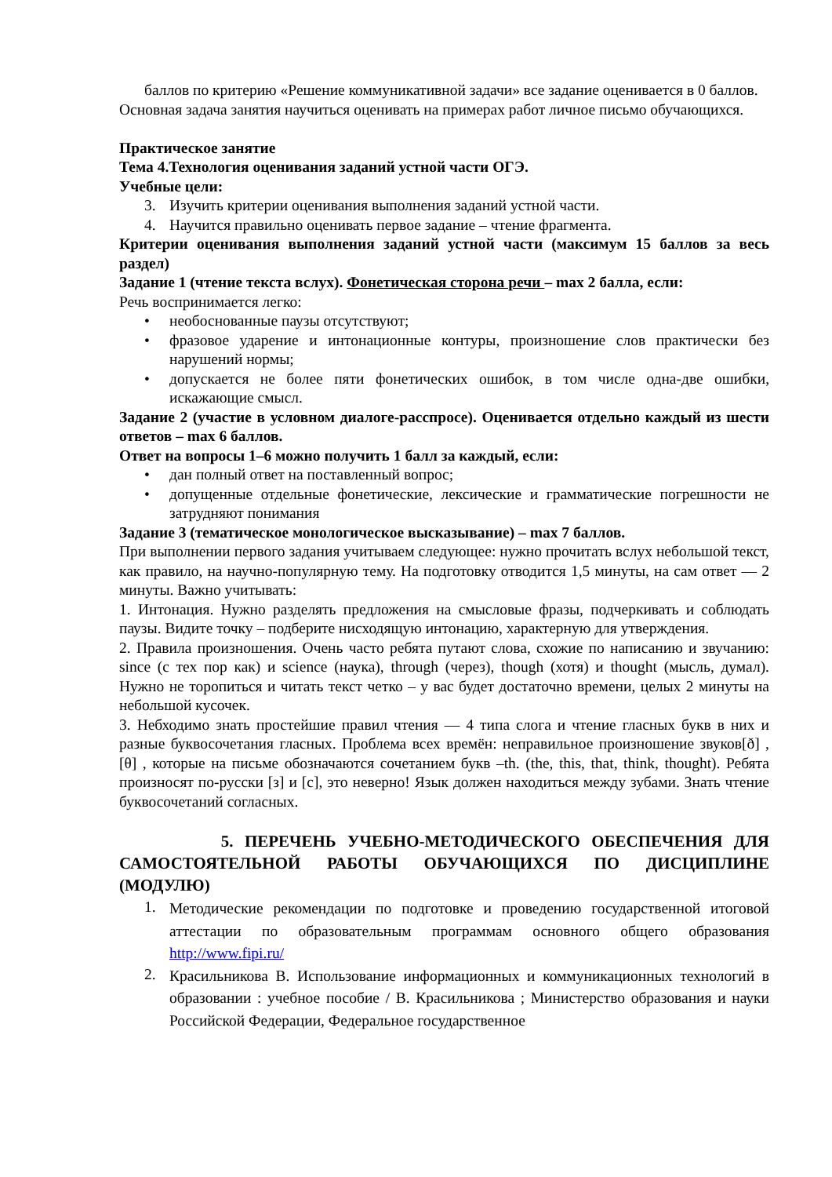баллов по критерию «Решение коммуникативной задачи» все задание оценивается в 0 баллов.
Основная задача занятия научиться оценивать на примерах работ личное письмо обучающихся.
Практическое занятие
Тема 4.Технология оценивания заданий устной части ОГЭ.
Учебные цели:
3. Изучить критерии оценивания выполнения заданий устной части.
4. Научится правильно оценивать первое задание – чтение фрагмента.
Критерии оценивания выполнения заданий устной части (максимум 15 баллов за весь раздел)
Задание 1 (чтение текста вслух). Фонетическая сторона речи – max 2 балла, если:
Речь воспринимается легко:
• необоснованные паузы отсутствуют;
• фразовое ударение и интонационные контуры, произношение слов практически без нарушений нормы;
• допускается не более пяти фонетических ошибок, в том числе одна-две ошибки, искажающие смысл.
Задание 2 (участие в условном диалоге-расспросе). Оценивается отдельно каждый из шести ответов – max 6 баллов.
Ответ на вопросы 1–6 можно получить 1 балл за каждый, если:
• дан полный ответ на поставленный вопрос;
• допущенные отдельные фонетические, лексические и грамматические погрешности не затрудняют понимания
Задание 3 (тематическое монологическое высказывание) – max 7 баллов.
При выполнении первого задания учитываем следующее: нужно прочитать вслух небольшой текст, как правило, на научно-популярную тему. На подготовку отводится 1,5 минуты, на сам ответ — 2 минуты. Важно учитывать:
1. Интонация. Нужно разделять предложения на смысловые фразы, подчеркивать и соблюдать паузы. Видите точку – подберите нисходящую интонацию, характерную для утверждения.
2. Правила произношения. Очень часто ребята путают слова, схожие по написанию и звучанию: since (с тех пор как) и science (наука), through (через), though (хотя) и thought (мысль, думал). Нужно не торопиться и читать текст четко – у вас будет достаточно времени, целых 2 минуты на небольшой кусочек.
3. Небходимо знать простейшие правил чтения — 4 типа слога и чтение гласных букв в них и разные буквосочетания гласных. Проблема всех времён: неправильное произношение звуков[ð] , [θ] , которые на письме обозначаются сочетанием букв –th. (the, this, that, think, thought). Ребята произносят по-русски [з] и [с], это неверно! Язык должен находиться между зубами. Знать чтение буквосочетаний согласных.
5. ПЕРЕЧЕНЬ УЧЕБНО-МЕТОДИЧЕСКОГО ОБЕСПЕЧЕНИЯ ДЛЯ САМОСТОЯТЕЛЬНОЙ РАБОТЫ ОБУЧАЮЩИХСЯ ПО ДИСЦИПЛИНЕ (МОДУЛЮ)
1. Методические рекомендации по подготовке и проведению государственной итоговой аттестации по образовательным программам основного общего образования http://www.fipi.ru/
2. Красильникова В. Использование информационных и коммуникационных технологий в образовании : учебное пособие / В. Красильникова ; Министерство образования и науки Российской Федерации, Федеральное государственное